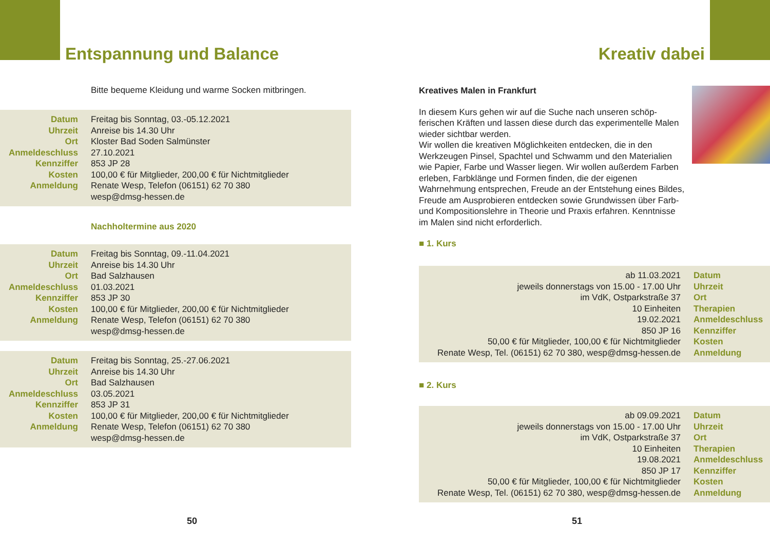Entspannung und Balance
Bitte bequeme Kleidung und warme Socken mitbringen.
| Datum | Freitag bis Sonntag, 03.-05.12.2021 |
| Uhrzeit | Anreise bis 14.30 Uhr |
| Ort | Kloster Bad Soden Salmünster |
| Anmeldeschluss | 27.10.2021 |
| Kennziffer | 853 JP 28 |
| Kosten | 100,00 € für Mitglieder, 200,00 € für Nichtmitglieder |
| Anmeldung | Renate Wesp, Telefon (06151) 62 70 380 wesp@dmsg-hessen.de |
Nachholtermine aus 2020
| Datum | Freitag bis Sonntag, 09.-11.04.2021 |
| Uhrzeit | Anreise bis 14.30 Uhr |
| Ort | Bad Salzhausen |
| Anmeldeschluss | 01.03.2021 |
| Kennziffer | 853 JP 30 |
| Kosten | 100,00 € für Mitglieder, 200,00 € für Nichtmitglieder |
| Anmeldung | Renate Wesp, Telefon (06151) 62 70 380 wesp@dmsg-hessen.de |
| Datum | Freitag bis Sonntag, 25.-27.06.2021 |
| Uhrzeit | Anreise bis 14.30 Uhr |
| Ort | Bad Salzhausen |
| Anmeldeschluss | 03.05.2021 |
| Kennziffer | 853 JP 31 |
| Kosten | 100,00 € für Mitglieder, 200,00 € für Nichtmitglieder |
| Anmeldung | Renate Wesp, Telefon (06151) 62 70 380 wesp@dmsg-hessen.de |
50
Kreativ dabei
Kreatives Malen in Frankfurt
In diesem Kurs gehen wir auf die Suche nach unseren schöp­ferischen Kräften und lassen diese durch das experimentelle Malen wieder sichtbar werden.
Wir wollen die kreativen Möglichkeiten entdecken, die in den Werkzeugen Pinsel, Spachtel und Schwamm und den Materia­lien wie Papier, Farbe und Wasser liegen. Wir wollen außerdem Farben erleben, Farbklänge und Formen finden, die der eige­nen Wahrnehmung entsprechen, Freude an der Entstehung eines Bildes, Freude am Ausprobieren entdecken sowie Grund­wissen über Farb- und Kompositionslehre in Theorie und Praxis erfahren. Kenntnisse im Malen sind nicht erforderlich.
■ 1. Kurs
| ab 11.03.2021 | Datum |
| jeweils donnerstags von 15.00 - 17.00 Uhr | Uhrzeit |
| im VdK, Ostparkstraße 37 | Ort |
| 10 Einheiten | Therapien |
| 19.02.2021 | Anmeldeschluss |
| 850 JP 16 | Kennziffer |
| 50,00 € für Mitglieder, 100,00 € für Nichtmitglieder | Kosten |
| Renate Wesp, Tel. (06151) 62 70 380, wesp@dmsg-hessen.de | Anmeldung |
■ 2. Kurs
| ab 09.09.2021 | Datum |
| jeweils donnerstags von 15.00 - 17.00 Uhr | Uhrzeit |
| im VdK, Ostparkstraße 37 | Ort |
| 10 Einheiten | Therapien |
| 19.08.2021 | Anmeldeschluss |
| 850 JP 17 | Kennziffer |
| 50,00 € für Mitglieder, 100,00 € für Nichtmitglieder | Kosten |
| Renate Wesp, Tel. (06151) 62 70 380, wesp@dmsg-hessen.de | Anmeldung |
51